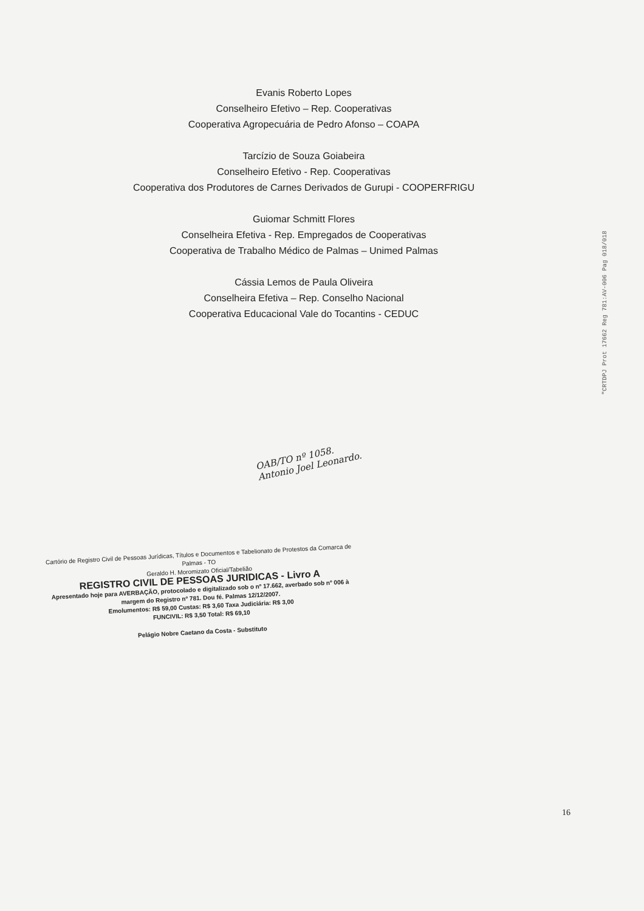Evanis Roberto Lopes
Conselheiro Efetivo – Rep. Cooperativas
Cooperativa Agropecuária de Pedro Afonso – COAPA
Tarcízio de Souza Goiabeira
Conselheiro Efetivo - Rep. Cooperativas
Cooperativa dos Produtores de Carnes Derivados de Gurupi - COOPERFRIGU
Guiomar Schmitt Flores
Conselheira Efetiva - Rep. Empregados de Cooperativas
Cooperativa de Trabalho Médico de Palmas – Unimed Palmas
Cássia Lemos de Paula Oliveira
Conselheira Efetiva – Rep. Conselho Nacional
Cooperativa Educacional Vale do Tocantins - CEDUC
OAB/TO nº 1058.
Antonio Joel Leonardo.
Cartório de Registro Civil de Pessoas Jurídicas, Títulos e Documentos e Tabelionato de Protestos da Comarca de Palmas - TO
Geraldo H. Moromizato Oficial/Tabelião
REGISTRO CIVIL DE PESSOAS JURIDICAS - Livro A
Apresentado hoje para AVERBAÇÃO, protocolado e digitalizado sob o nº 17.662, averbado sob nº 006 à margem do Registro nº 781. Dou fé. Palmas 12/12/2007.
Emolumentos: R$ 59,00 Custas: R$ 3,60 Taxa Judiciária: R$ 3,00
FUNCIVIL: R$ 3,50 Total: R$ 69,10
Pelágio Nobre Caetano da Costa - Substituto
"CRTDPJ Prot 17662 Reg 781:AV-006 Pag 018/018
16